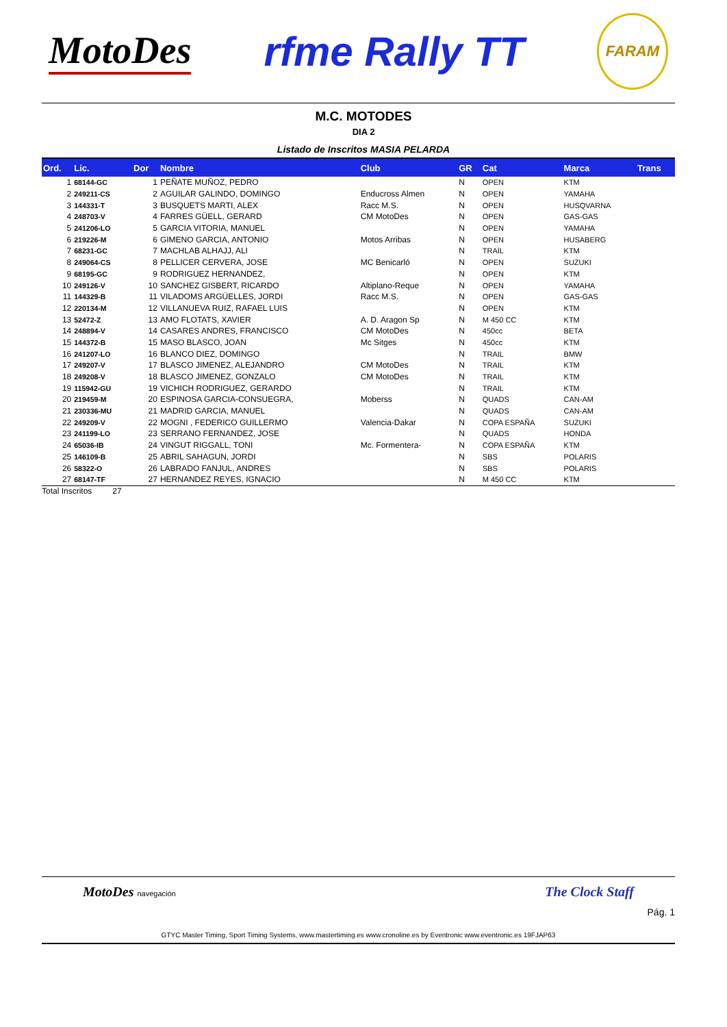MotoDes rfme Rally TT FARAM
M.C. MOTODES
DIA 2
Listado de Inscritos MASIA PELARDA
| Ord. | Lic. | Dor | Nombre | Club | GR | Cat | Marca | Trans |
| --- | --- | --- | --- | --- | --- | --- | --- | --- |
| 1 | 68144-GC | 1 | PEÑATE MUÑOZ, PEDRO | | N | OPEN | KTM | |
| 2 | 249211-CS | 2 | AGUILAR GALINDO, DOMINGO | Enducross Almen | N | OPEN | YAMAHA | |
| 3 | 144331-T | 3 | BUSQUETS MARTI, ALEX | Racc M.S. | N | OPEN | HUSQVARNA | |
| 4 | 248703-V | 4 | FARRES GÜELL, GERARD | CM MotoDes | N | OPEN | GAS-GAS | |
| 5 | 241206-LO | 5 | GARCIA VITORIA, MANUEL | | N | OPEN | YAMAHA | |
| 6 | 219226-M | 6 | GIMENO GARCIA, ANTONIO | Motos Arribas | N | OPEN | HUSABERG | |
| 7 | 68231-GC | 7 | MACHLAB ALHAJJ, ALI | | N | TRAIL | KTM | |
| 8 | 249064-CS | 8 | PELLICER CERVERA, JOSE | MC Benicarló | N | OPEN | SUZUKI | |
| 9 | 68195-GC | 9 | RODRIGUEZ HERNANDEZ, | | N | OPEN | KTM | |
| 10 | 249126-V | 10 | SANCHEZ GISBERT, RICARDO | Altiplano-Reque | N | OPEN | YAMAHA | |
| 11 | 144329-B | 11 | VILADOMS ARGÜELLES, JORDI | Racc M.S. | N | OPEN | GAS-GAS | |
| 12 | 220134-M | 12 | VILLANUEVA RUIZ, RAFAEL LUIS | | N | OPEN | KTM | |
| 13 | 52472-Z | 13 | AMO FLOTATS, XAVIER | A. D. Aragon Sp | N | M 450 CC | KTM | |
| 14 | 248894-V | 14 | CASARES ANDRES, FRANCISCO | CM MotoDes | N | 450cc | BETA | |
| 15 | 144372-B | 15 | MASO BLASCO, JOAN | Mc Sitges | N | 450cc | KTM | |
| 16 | 241207-LO | 16 | BLANCO DIEZ, DOMINGO | | N | TRAIL | BMW | |
| 17 | 249207-V | 17 | BLASCO JIMENEZ, ALEJANDRO | CM MotoDes | N | TRAIL | KTM | |
| 18 | 249208-V | 18 | BLASCO JIMENEZ, GONZALO | CM MotoDes | N | TRAIL | KTM | |
| 19 | 115942-GU | 19 | VICHICH RODRIGUEZ, GERARDO | | N | TRAIL | KTM | |
| 20 | 219459-M | 20 | ESPINOSA GARCIA-CONSUEGRA, | Moberss | N | QUADS | CAN-AM | |
| 21 | 230336-MU | 21 | MADRID GARCIA, MANUEL | | N | QUADS | CAN-AM | |
| 22 | 249209-V | 22 | MOGNI , FEDERICO GUILLERMO | Valencia-Dakar | N | COPA ESPAÑA | SUZUKI | |
| 23 | 241199-LO | 23 | SERRANO FERNANDEZ, JOSE | | N | QUADS | HONDA | |
| 24 | 65036-IB | 24 | VINGUT RIGGALL, TONI | Mc. Formentera- | N | COPA ESPAÑA | KTM | |
| 25 | 146109-B | 25 | ABRIL SAHAGUN, JORDI | | N | SBS | POLARIS | |
| 26 | 58322-O | 26 | LABRADO FANJUL, ANDRES | | N | SBS | POLARIS | |
| 27 | 68147-TF | 27 | HERNANDEZ REYES, IGNACIO | | N | M 450 CC | KTM | |
Total Inscritos 27
MotoDes navegación The Clock Staff
Pág. 1
GTYC Master Timing, Sport Timing Systems, www.mastertiming.es www.cronoline.es by Eventronic www.eventronic.es 19FJAP63